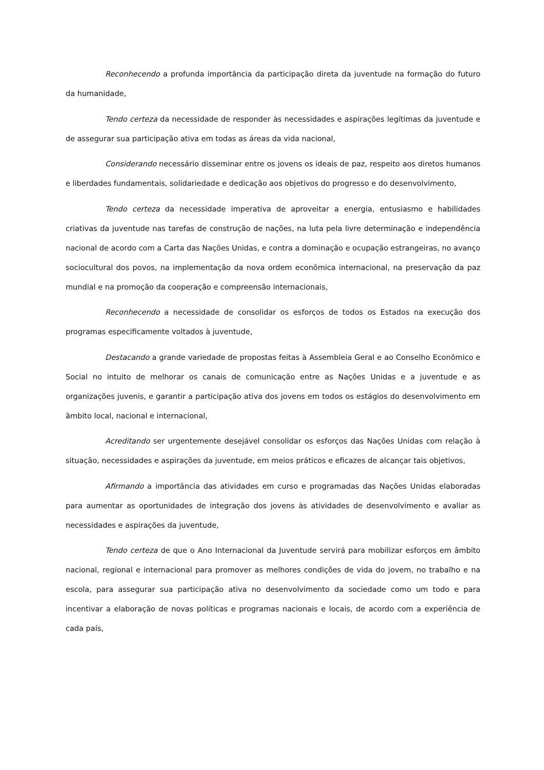Reconhecendo a profunda importância da participação direta da juventude na formação do futuro da humanidade,
Tendo certeza da necessidade de responder às necessidades e aspirações legítimas da juventude e de assegurar sua participação ativa em todas as áreas da vida nacional,
Considerando necessário disseminar entre os jovens os ideais de paz, respeito aos diretos humanos e liberdades fundamentais, solidariedade e dedicação aos objetivos do progresso e do desenvolvimento,
Tendo certeza da necessidade imperativa de aproveitar a energia, entusiasmo e habilidades criativas da juventude nas tarefas de construção de nações, na luta pela livre determinação e independência nacional de acordo com a Carta das Nações Unidas, e contra a dominação e ocupação estrangeiras, no avanço sociocultural dos povos, na implementação da nova ordem econômica internacional, na preservação da paz mundial e na promoção da cooperação e compreensão internacionais,
Reconhecendo a necessidade de consolidar os esforços de todos os Estados na execução dos programas especificamente voltados à juventude,
Destacando a grande variedade de propostas feitas à Assembleia Geral e ao Conselho Econômico e Social no intuito de melhorar os canais de comunicação entre as Nações Unidas e a juventude e as organizações juvenis, e garantir a participação ativa dos jovens em todos os estágios do desenvolvimento em âmbito local, nacional e internacional,
Acreditando ser urgentemente desejável consolidar os esforços das Nações Unidas com relação à situação, necessidades e aspirações da juventude, em meios práticos e eficazes de alcançar tais objetivos,
Afirmando a importância das atividades em curso e programadas das Nações Unidas elaboradas para aumentar as oportunidades de integração dos jovens às atividades de desenvolvimento e avaliar as necessidades e aspirações da juventude,
Tendo certeza de que o Ano Internacional da Juventude servirá para mobilizar esforços em âmbito nacional, regional e internacional para promover as melhores condições de vida do jovem, no trabalho e na escola, para assegurar sua participação ativa no desenvolvimento da sociedade como um todo e para incentivar a elaboração de novas políticas e programas nacionais e locais, de acordo com a experiência de cada país,